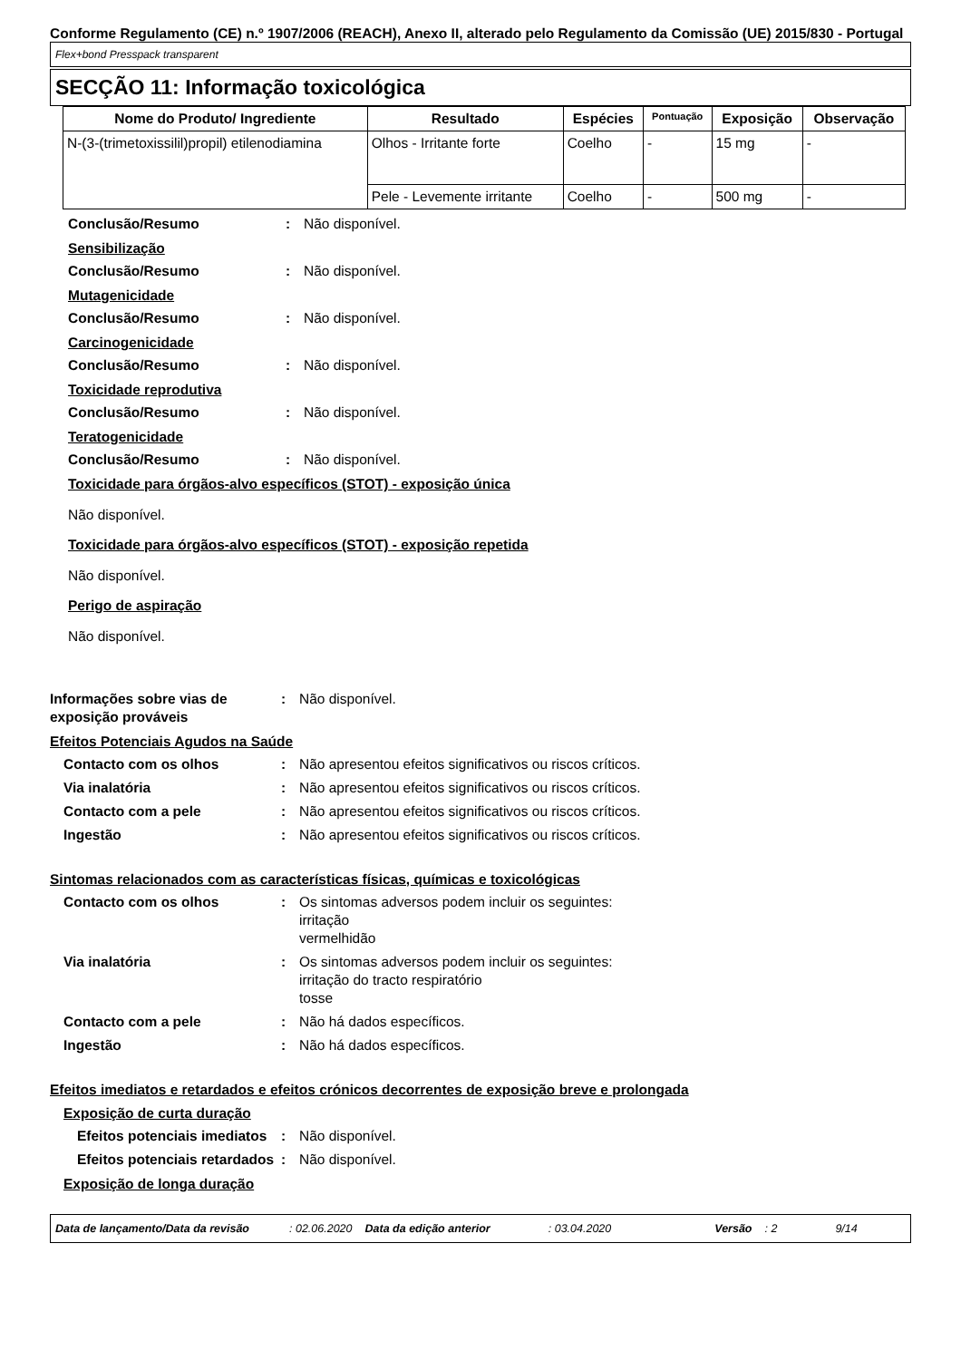Conforme Regulamento (CE) n.º 1907/2006 (REACH), Anexo II, alterado pelo Regulamento da Comissão (UE) 2015/830 - Portugal
Flex+bond Presspack transparent
SECÇÃO 11: Informação toxicológica
| Nome do Produto/ Ingrediente | Resultado | Espécies | Pontuação | Exposição | Observação |
| --- | --- | --- | --- | --- | --- |
| N-(3-(trimetoxissilil)propil) etilenodiamina | Olhos - Irritante forte | Coelho | - | 15 mg | - |
| | Pele - Levemente irritante | Coelho | - | 500 mg | - |
Conclusão/Resumo : Não disponível.
Sensibilização
Conclusão/Resumo : Não disponível.
Mutagenicidade
Conclusão/Resumo : Não disponível.
Carcinogenicidade
Conclusão/Resumo : Não disponível.
Toxicidade reprodutiva
Conclusão/Resumo : Não disponível.
Teratogenicidade
Conclusão/Resumo : Não disponível.
Toxicidade para órgãos-alvo específicos (STOT) - exposição única
Não disponível.
Toxicidade para órgãos-alvo específicos (STOT) - exposição repetida
Não disponível.
Perigo de aspiração
Não disponível.
Informações sobre vias de exposição prováveis
: Não disponível.
Efeitos Potenciais Agudos na Saúde
Contacto com os olhos : Não apresentou efeitos significativos ou riscos críticos.
Via inalatória : Não apresentou efeitos significativos ou riscos críticos.
Contacto com a pele : Não apresentou efeitos significativos ou riscos críticos.
Ingestão : Não apresentou efeitos significativos ou riscos críticos.
Sintomas relacionados com as características físicas, químicas e toxicológicas
Contacto com os olhos : Os sintomas adversos podem incluir os seguintes:
irritação
vermelhidão
Via inalatória : Os sintomas adversos podem incluir os seguintes:
irritação do tracto respiratório
tosse
Contacto com a pele : Não há dados específicos.
Ingestão : Não há dados específicos.
Efeitos imediatos e retardados e efeitos crónicos decorrentes de exposição breve e prolongada
Exposição de curta duração
Efeitos potenciais imediatos
: Não disponível.
Efeitos potenciais retardados
: Não disponível.
Exposição de longa duração
Data de lançamento/Data da revisão: 02.06.2020 Data da edição anterior: 03.04.2020 Versão: 2 9/14